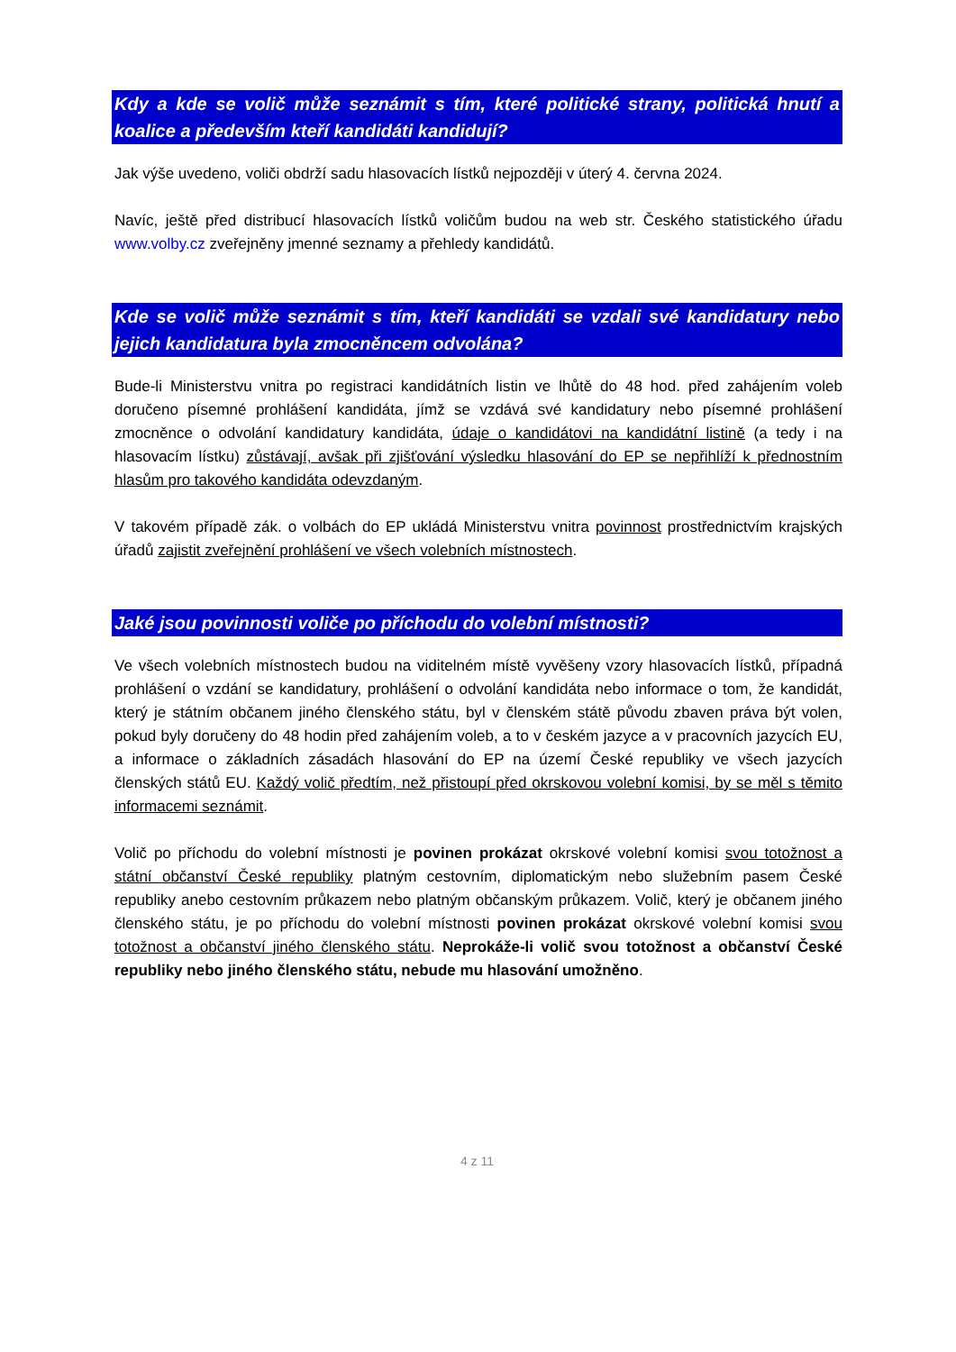Kdy a kde se volič může seznámit s tím, které politické strany, politická hnutí a koalice a především kteří kandidáti kandidují?
Jak výše uvedeno, voliči obdrží sadu hlasovacích lístků nejpozději v úterý 4. června 2024.
Navíc, ještě před distribucí hlasovacích lístků voličům budou na web str. Českého statistického úřadu www.volby.cz zveřejněny jmenné seznamy a přehledy kandidátů.
Kde se volič může seznámit s tím, kteří kandidáti se vzdali své kandidatury nebo jejich kandidatura byla zmocněncem odvolána?
Bude-li Ministerstvu vnitra po registraci kandidátních listin ve lhůtě do 48 hod. před zahájením voleb doručeno písemné prohlášení kandidáta, jímž se vzdává své kandidatury nebo písemné prohlášení zmocněnce o odvolání kandidatury kandidáta, údaje o kandidátovi na kandidátní listině (a tedy i na hlasovacím lístku) zůstávají, avšak při zjišťování výsledku hlasování do EP se nepřihlíží k přednostním hlasům pro takového kandidáta odevzdaným.
V takovém případě zák. o volbách do EP ukládá Ministerstvu vnitra povinnost prostřednictvím krajských úřadů zajistit zveřejnění prohlášení ve všech volebních místnostech.
Jaké jsou povinnosti voliče po příchodu do volební místnosti?
Ve všech volebních místnostech budou na viditelném místě vyvěšeny vzory hlasovacích lístků, případná prohlášení o vzdání se kandidatury, prohlášení o odvolání kandidáta nebo informace o tom, že kandidát, který je státním občanem jiného členského státu, byl v členském státě původu zbaven práva být volen, pokud byly doručeny do 48 hodin před zahájením voleb, a to v českém jazyce a v pracovních jazycích EU, a informace o základních zásadách hlasování do EP na území České republiky ve všech jazycích členských států EU. Každý volič předtím, než přistoupí před okrskovou volební komisi, by se měl s těmito informacemi seznámit.
Volič po příchodu do volební místnosti je povinen prokázat okrskové volební komisi svou totožnost a státní občanství České republiky platným cestovním, diplomatickým nebo služebním pasem České republiky anebo cestovním průkazem nebo platným občanským průkazem. Volič, který je občanem jiného členského státu, je po příchodu do volební místnosti povinen prokázat okrskové volební komisi svou totožnost a občanství jiného členského státu. Neprokáže-li volič svou totožnost a občanství České republiky nebo jiného členského státu, nebude mu hlasování umožněno.
4 z 11